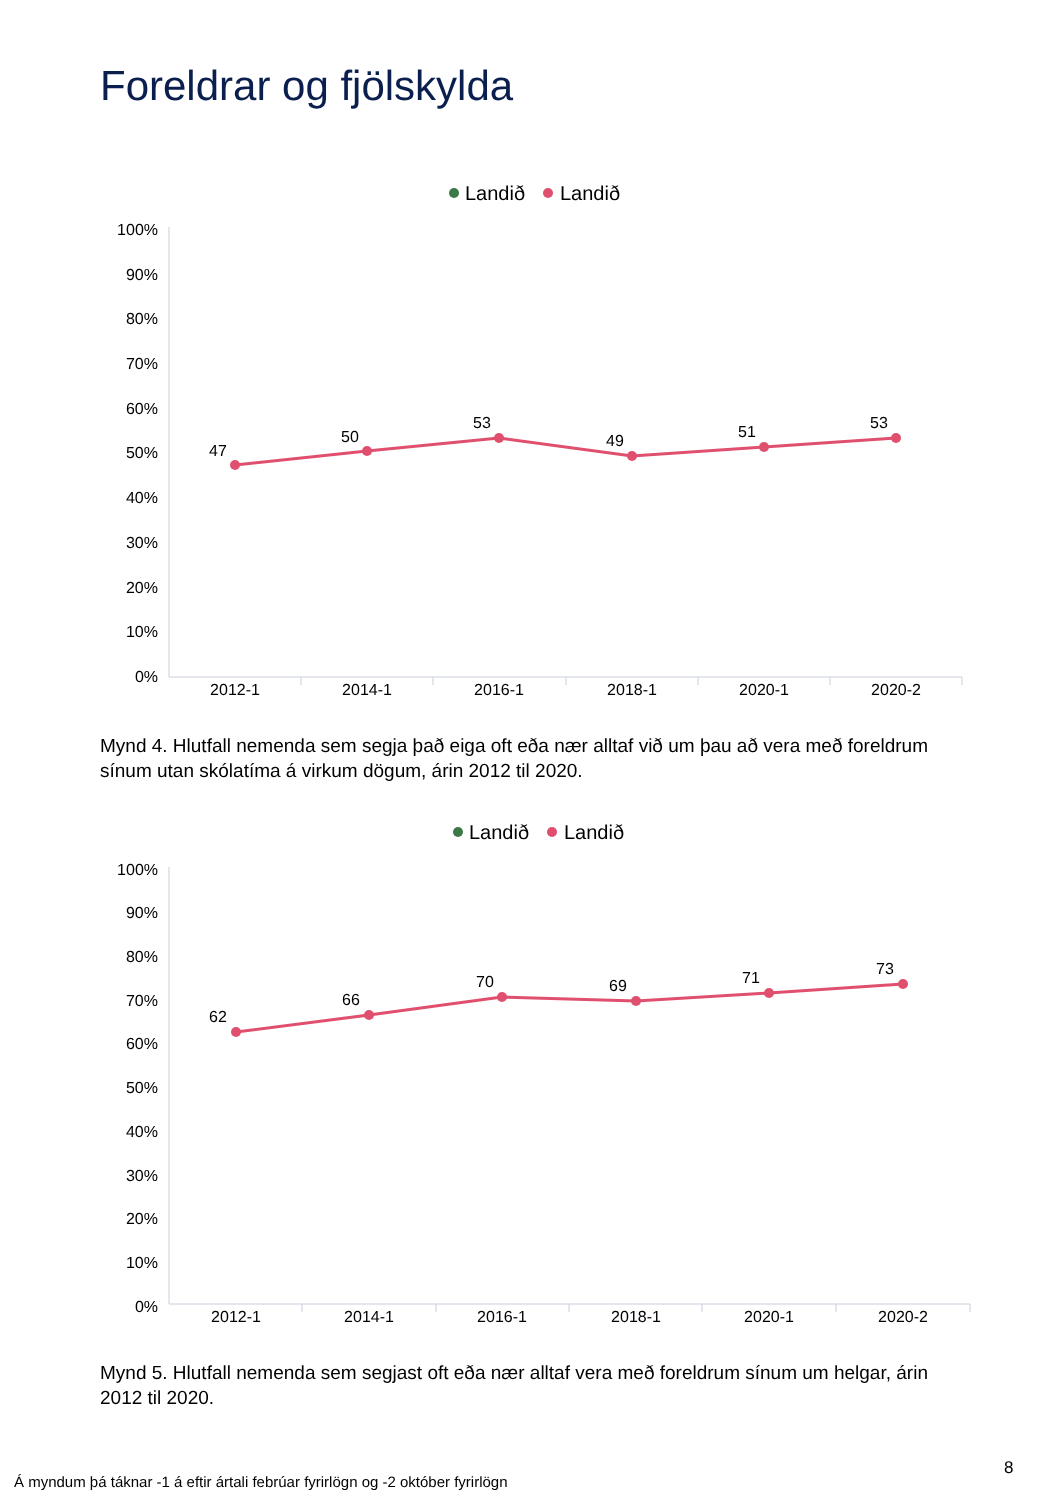Foreldrar og fjölskylda
Landið
Landið
100%
90%
80%
70%
60%
50%
40%
30%
20%
10%
0%
2012-1
2014-1
2016-1
2018-1
2020-1
2020-2
47
50
53
49
51
53
Mynd 4. Hlutfall nemenda sem segja það eiga oft eða nær alltaf við um þau að vera með foreldrum sínum utan skólatíma á virkum dögum, árin 2012 til 2020.
Landið
Landið
100%
90%
80%
70%
60%
50%
40%
30%
20%
10%
0%
2012-1
2014-1
2016-1
2018-1
2020-1
2020-2
62
66
70
69
71
73
Mynd 5. Hlutfall nemenda sem segjast oft eða nær alltaf vera með foreldrum sínum um helgar, árin 2012 til 2020.
8
Á myndum þá táknar -1 á eftir ártali febrúar fyrirlögn og -2 október fyrirlögn